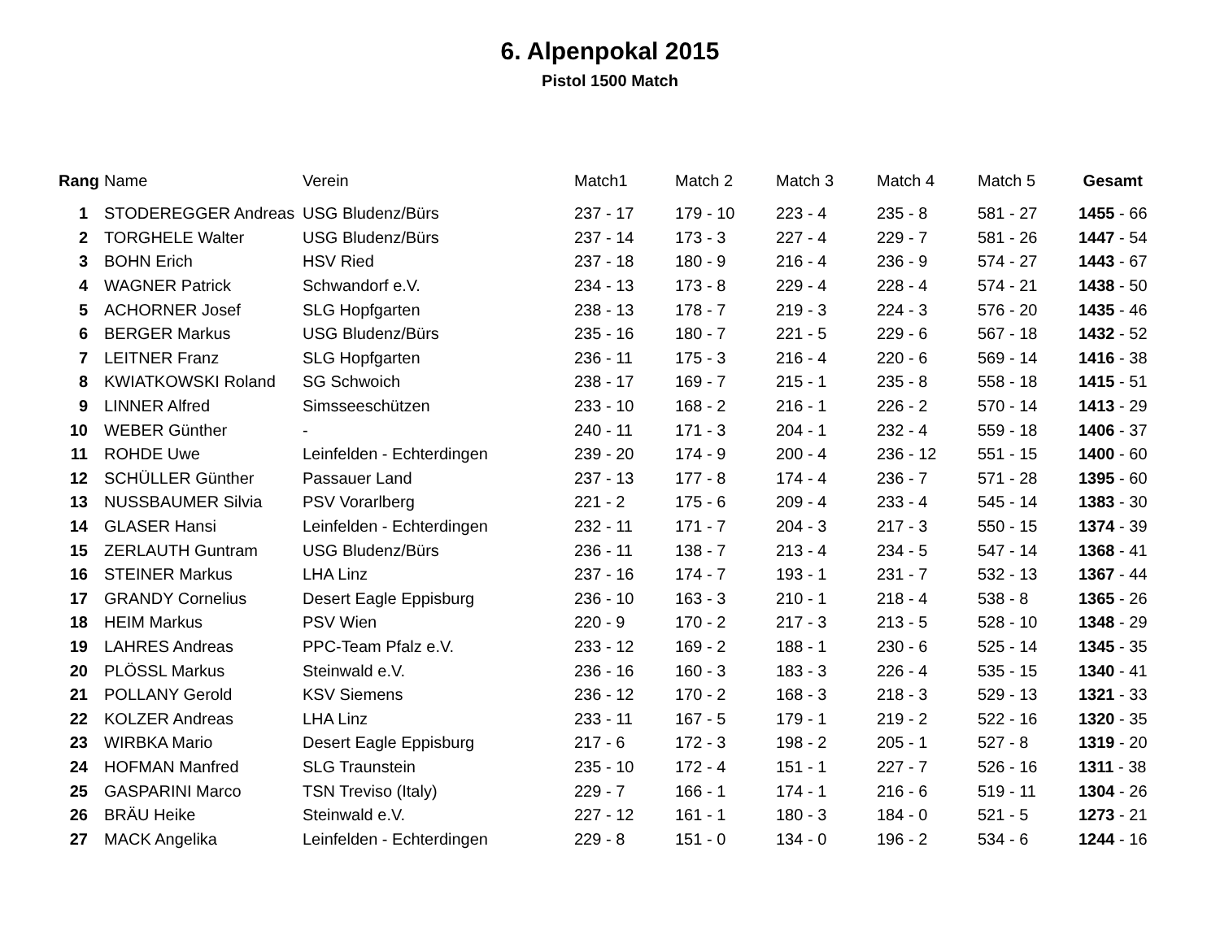6. Alpenpokal 2015
Pistol 1500 Match
| Rang | Name | Verein | Match1 | Match 2 | Match 3 | Match 4 | Match 5 | Gesamt |
| --- | --- | --- | --- | --- | --- | --- | --- | --- |
| 1 | STODEREGGER Andreas | USG Bludenz/Bürs | 237 - 17 | 179 - 10 | 223 - 4 | 235 - 8 | 581 - 27 | 1455 - 66 |
| 2 | TORGHELE Walter | USG Bludenz/Bürs | 237 - 14 | 173 - 3 | 227 - 4 | 229 - 7 | 581 - 26 | 1447 - 54 |
| 3 | BOHN Erich | HSV Ried | 237 - 18 | 180 - 9 | 216 - 4 | 236 - 9 | 574 - 27 | 1443 - 67 |
| 4 | WAGNER Patrick | Schwandorf e.V. | 234 - 13 | 173 - 8 | 229 - 4 | 228 - 4 | 574 - 21 | 1438 - 50 |
| 5 | ACHORNER Josef | SLG Hopfgarten | 238 - 13 | 178 - 7 | 219 - 3 | 224 - 3 | 576 - 20 | 1435 - 46 |
| 6 | BERGER Markus | USG Bludenz/Bürs | 235 - 16 | 180 - 7 | 221 - 5 | 229 - 6 | 567 - 18 | 1432 - 52 |
| 7 | LEITNER Franz | SLG Hopfgarten | 236 - 11 | 175 - 3 | 216 - 4 | 220 - 6 | 569 - 14 | 1416 - 38 |
| 8 | KWIATKOWSKI Roland | SG Schwoich | 238 - 17 | 169 - 7 | 215 - 1 | 235 - 8 | 558 - 18 | 1415 - 51 |
| 9 | LINNER Alfred | Simsseeschützen | 233 - 10 | 168 - 2 | 216 - 1 | 226 - 2 | 570 - 14 | 1413 - 29 |
| 10 | WEBER Günther | - | 240 - 11 | 171 - 3 | 204 - 1 | 232 - 4 | 559 - 18 | 1406 - 37 |
| 11 | ROHDE Uwe | Leinfelden - Echterdingen | 239 - 20 | 174 - 9 | 200 - 4 | 236 - 12 | 551 - 15 | 1400 - 60 |
| 12 | SCHÜLLER Günther | Passauer Land | 237 - 13 | 177 - 8 | 174 - 4 | 236 - 7 | 571 - 28 | 1395 - 60 |
| 13 | NUSSBAUMER Silvia | PSV Vorarlberg | 221 - 2 | 175 - 6 | 209 - 4 | 233 - 4 | 545 - 14 | 1383 - 30 |
| 14 | GLASER Hansi | Leinfelden - Echterdingen | 232 - 11 | 171 - 7 | 204 - 3 | 217 - 3 | 550 - 15 | 1374 - 39 |
| 15 | ZERLAUTH Guntram | USG Bludenz/Bürs | 236 - 11 | 138 - 7 | 213 - 4 | 234 - 5 | 547 - 14 | 1368 - 41 |
| 16 | STEINER Markus | LHA Linz | 237 - 16 | 174 - 7 | 193 - 1 | 231 - 7 | 532 - 13 | 1367 - 44 |
| 17 | GRANDY Cornelius | Desert Eagle Eppisburg | 236 - 10 | 163 - 3 | 210 - 1 | 218 - 4 | 538 - 8 | 1365 - 26 |
| 18 | HEIM Markus | PSV Wien | 220 - 9 | 170 - 2 | 217 - 3 | 213 - 5 | 528 - 10 | 1348 - 29 |
| 19 | LAHRES Andreas | PPC-Team Pfalz e.V. | 233 - 12 | 169 - 2 | 188 - 1 | 230 - 6 | 525 - 14 | 1345 - 35 |
| 20 | PLÖSSL Markus | Steinwald e.V. | 236 - 16 | 160 - 3 | 183 - 3 | 226 - 4 | 535 - 15 | 1340 - 41 |
| 21 | POLLANY Gerold | KSV Siemens | 236 - 12 | 170 - 2 | 168 - 3 | 218 - 3 | 529 - 13 | 1321 - 33 |
| 22 | KOLZER Andreas | LHA Linz | 233 - 11 | 167 - 5 | 179 - 1 | 219 - 2 | 522 - 16 | 1320 - 35 |
| 23 | WIRBKA Mario | Desert Eagle Eppisburg | 217 - 6 | 172 - 3 | 198 - 2 | 205 - 1 | 527 - 8 | 1319 - 20 |
| 24 | HOFMAN Manfred | SLG Traunstein | 235 - 10 | 172 - 4 | 151 - 1 | 227 - 7 | 526 - 16 | 1311 - 38 |
| 25 | GASPARINI Marco | TSN Treviso (Italy) | 229 - 7 | 166 - 1 | 174 - 1 | 216 - 6 | 519 - 11 | 1304 - 26 |
| 26 | BRÄU Heike | Steinwald e.V. | 227 - 12 | 161 - 1 | 180 - 3 | 184 - 0 | 521 - 5 | 1273 - 21 |
| 27 | MACK Angelika | Leinfelden - Echterdingen | 229 - 8 | 151 - 0 | 134 - 0 | 196 - 2 | 534 - 6 | 1244 - 16 |